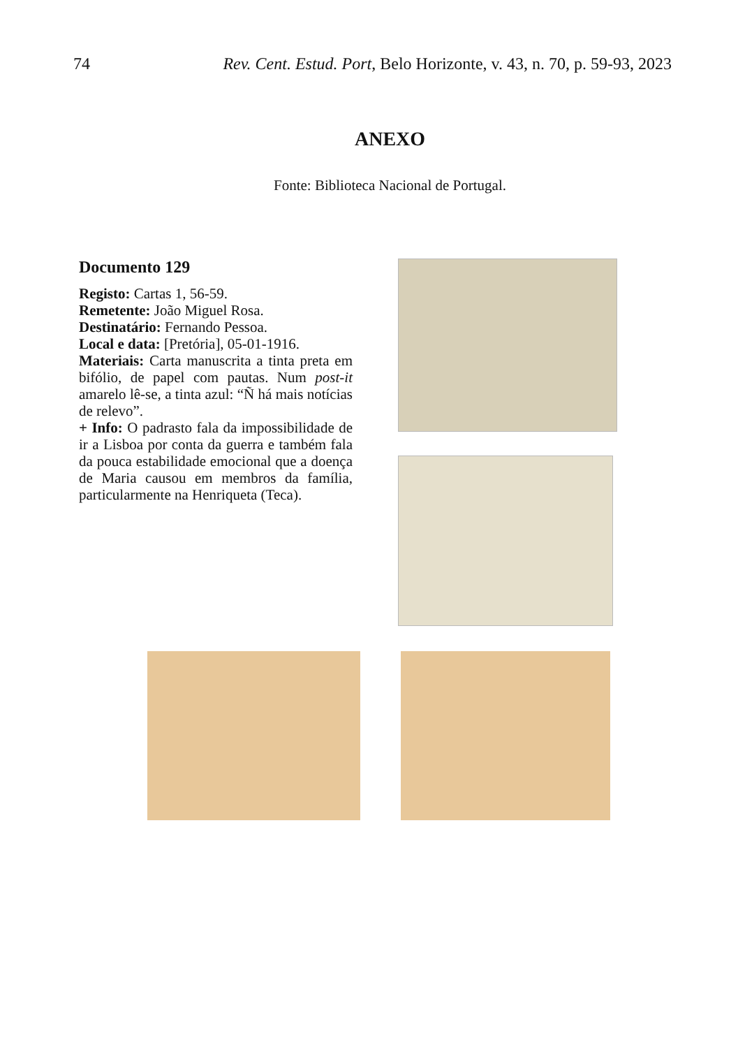74 Rev. Cent. Estud. Port, Belo Horizonte, v. 43, n. 70, p. 59-93, 2023
ANEXO
Fonte: Biblioteca Nacional de Portugal.
Documento 129
Registo: Cartas 1, 56-59.
Remetente: João Miguel Rosa.
Destinatário: Fernando Pessoa.
Local e data: [Pretória], 05-01-1916.
Materiais: Carta manuscrita a tinta preta em bifólio, de papel com pautas. Num post-it amarelo lê-se, a tinta azul: “Ñ há mais notícias de relevo”.
+ Info: O padrasto fala da impossibilidade de ir a Lisboa por conta da guerra e também fala da pouca estabilidade emocional que a doença de Maria causou em membros da família, particularmente na Henriqueta (Teca).